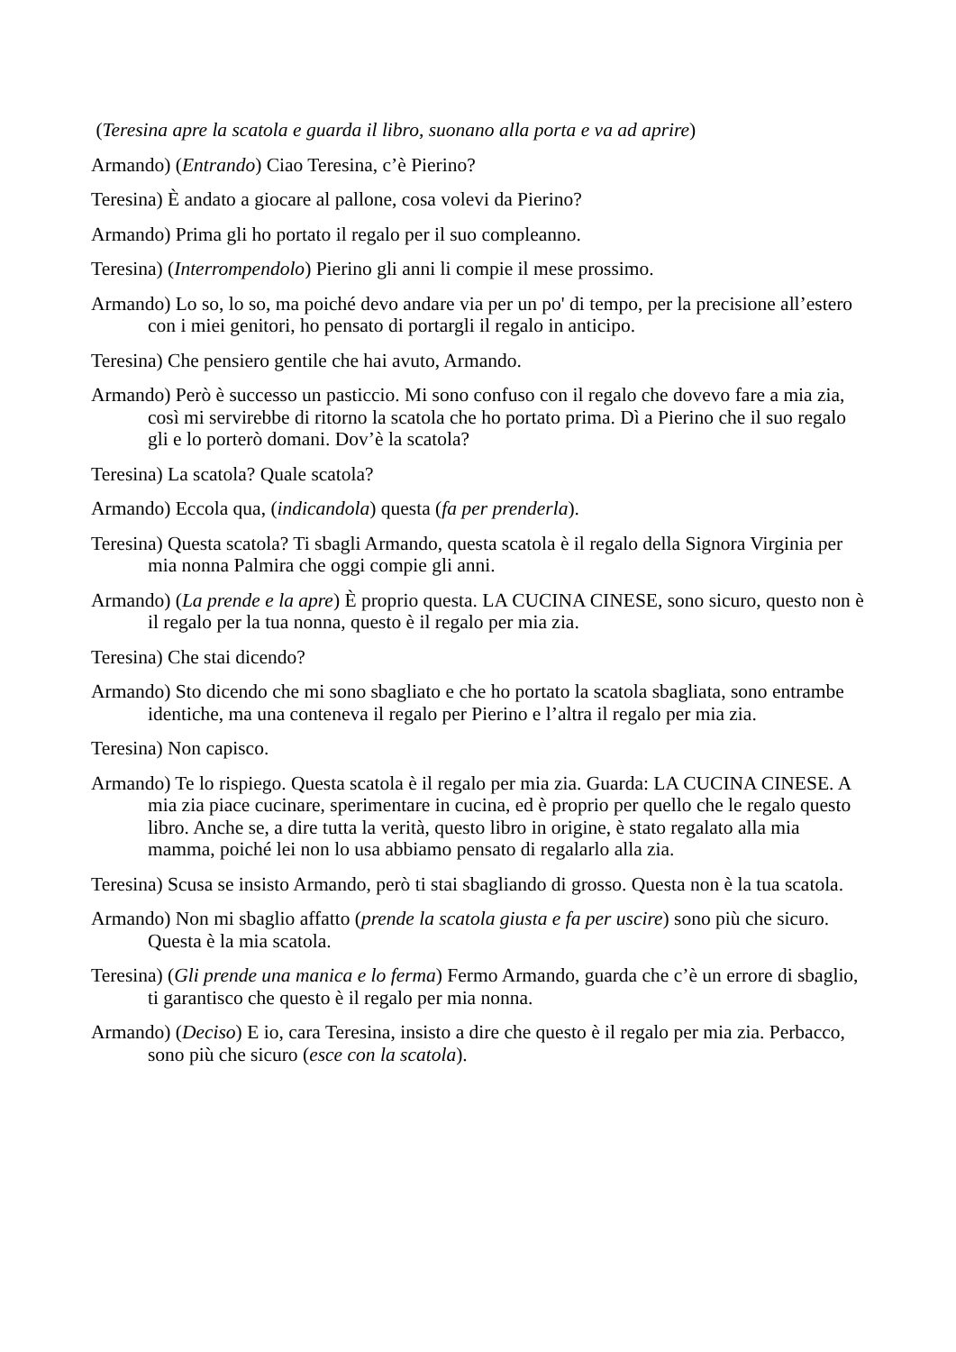(Teresina apre la scatola e guarda il libro, suonano alla porta e va ad aprire)
Armando) (Entrando) Ciao Teresina, c’è Pierino?
Teresina) È andato a giocare al pallone, cosa volevi da Pierino?
Armando) Prima gli ho portato il regalo per il suo compleanno.
Teresina) (Interrompendolo) Pierino gli anni li compie il mese prossimo.
Armando) Lo so, lo so, ma poiché devo andare via per un po' di tempo, per la precisione all’estero con i miei genitori, ho pensato di portargli il regalo in anticipo.
Teresina) Che pensiero gentile che hai avuto, Armando.
Armando) Però è successo un pasticcio. Mi sono confuso con il regalo che dovevo fare a mia zia, così mi servirebbe di ritorno la scatola che ho portato prima. Dì a Pierino che il suo regalo gli e lo porterò domani. Dov’è la scatola?
Teresina) La scatola? Quale scatola?
Armando) Eccola qua, (indicandola) questa (fa per prenderla).
Teresina) Questa scatola? Ti sbagli Armando, questa scatola è il regalo della Signora Virginia per mia nonna Palmira che oggi compie gli anni.
Armando) (La prende e la apre) È proprio questa. LA CUCINA CINESE, sono sicuro, questo non è il regalo per la tua nonna, questo è il regalo per mia zia.
Teresina) Che stai dicendo?
Armando) Sto dicendo che mi sono sbagliato e che ho portato la scatola sbagliata, sono entrambe identiche, ma una conteneva il regalo per Pierino e l’altra il regalo per mia zia.
Teresina) Non capisco.
Armando) Te lo rispiego. Questa scatola è il regalo per mia zia. Guarda: LA CUCINA CINESE. A mia zia piace cucinare, sperimentare in cucina, ed è proprio per quello che le regalo questo libro. Anche se, a dire tutta la verità, questo libro in origine, è stato regalato alla mia mamma, poiché lei non lo usa abbiamo pensato di regalarlo alla zia.
Teresina) Scusa se insisto Armando, però ti stai sbagliando di grosso. Questa non è la tua scatola.
Armando) Non mi sbaglio affatto (prende la scatola giusta e fa per uscire) sono più che sicuro. Questa è la mia scatola.
Teresina) (Gli prende una manica e lo ferma) Fermo Armando, guarda che c’è un errore di sbaglio, ti garantisco che questo è il regalo per mia nonna.
Armando) (Deciso) E io, cara Teresina, insisto a dire che questo è il regalo per mia zia. Perbacco, sono più che sicuro (esce con la scatola).